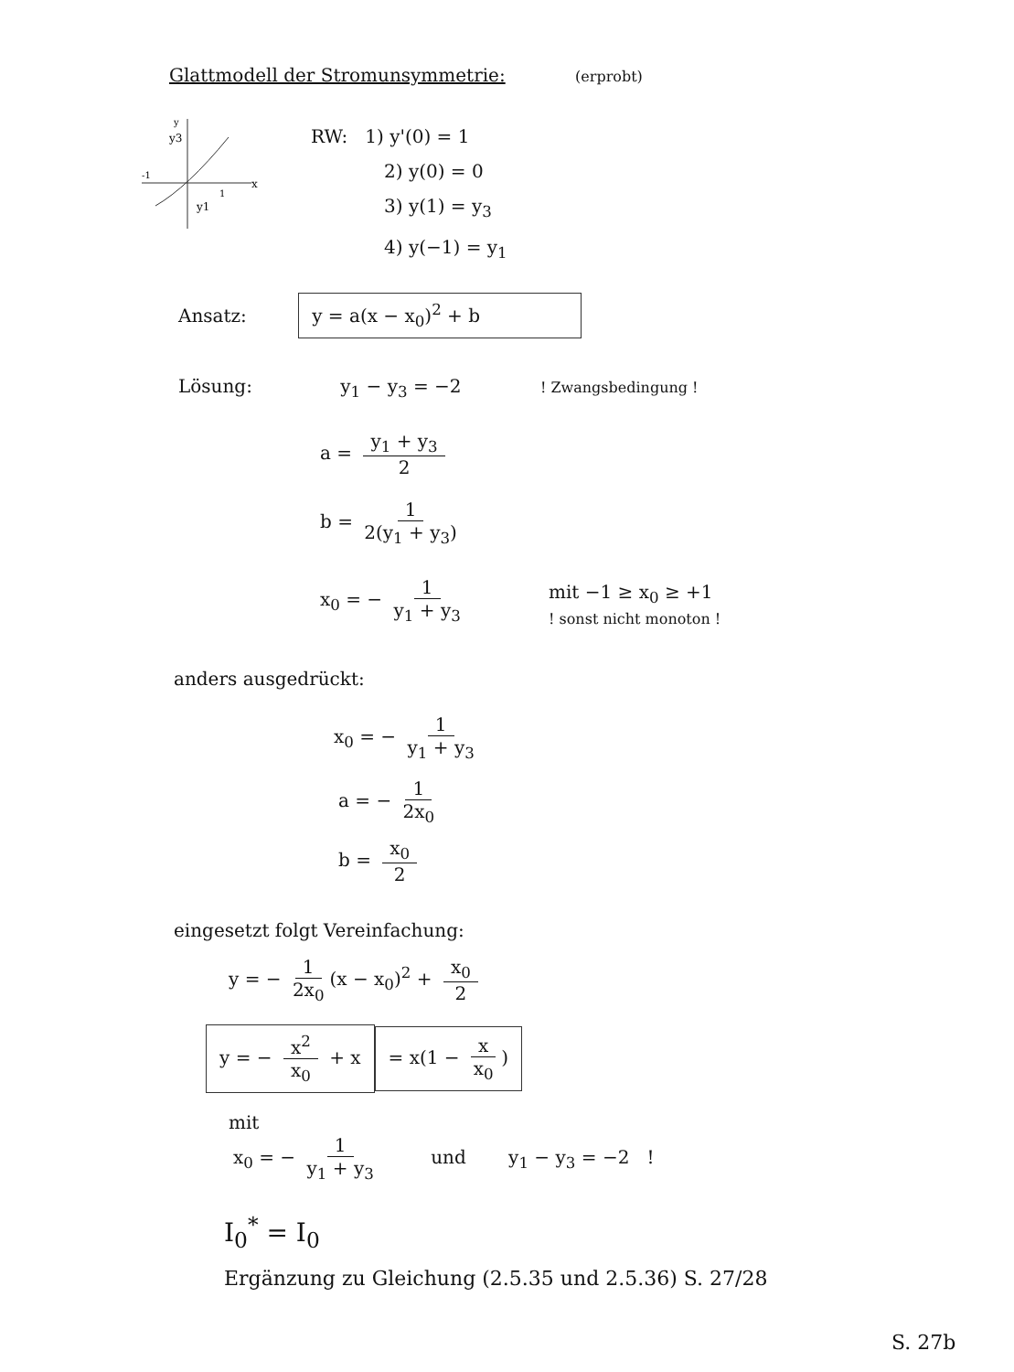Glattmodell der Stromunsymmetrie: (erprobt)
-1
1
x
y3
y1
y
RW: 1) y'(0) = 1
2) y(0) = 0
3) y(1) = y<sub>3</sub>
4) y(−1) = y<sub>1</sub>
Ansatz: y = a(x − x<sub>0</sub>)<sup>2</sup> + b
Lösung: y<sub>1</sub> − y<sub>3</sub> = −2 ! Zwangsbedingung !
a = y<sub>1</sub> + y<sub>3</sub> 2
b = 1 2(y<sub>1</sub> + y<sub>3</sub>)
x<sub>0</sub> = − 1 y<sub>1</sub> + y<sub>3</sub>
mit −1 ≥ x<sub>0</sub> ≥ +1
! sonst nicht monoton !
anders ausgedrückt:
x<sub>0</sub> = − 1 y<sub>1</sub> + y<sub>3</sub>
a = − 1 2x<sub>0</sub>
b = x<sub>0</sub> 2
eingesetzt folgt Vereinfachung:
y = − 1 2x<sub>0</sub> (x − x<sub>0</sub>)<sup>2</sup> + x<sub>0</sub> 2
y = − x<sup>2</sup> x<sub>0</sub> + x = x(1 − x x<sub>0</sub>)
mit
x<sub>0</sub> = − 1 y<sub>1</sub> + y<sub>3</sub> und y<sub>1</sub> − y<sub>3</sub> = −2 !
I<sub>0</sub><sup>*</sup> = I<sub>0</sub>
Ergänzung zu Gleichung (2.5.35 und 2.5.36) S. 27/28
S. 27b